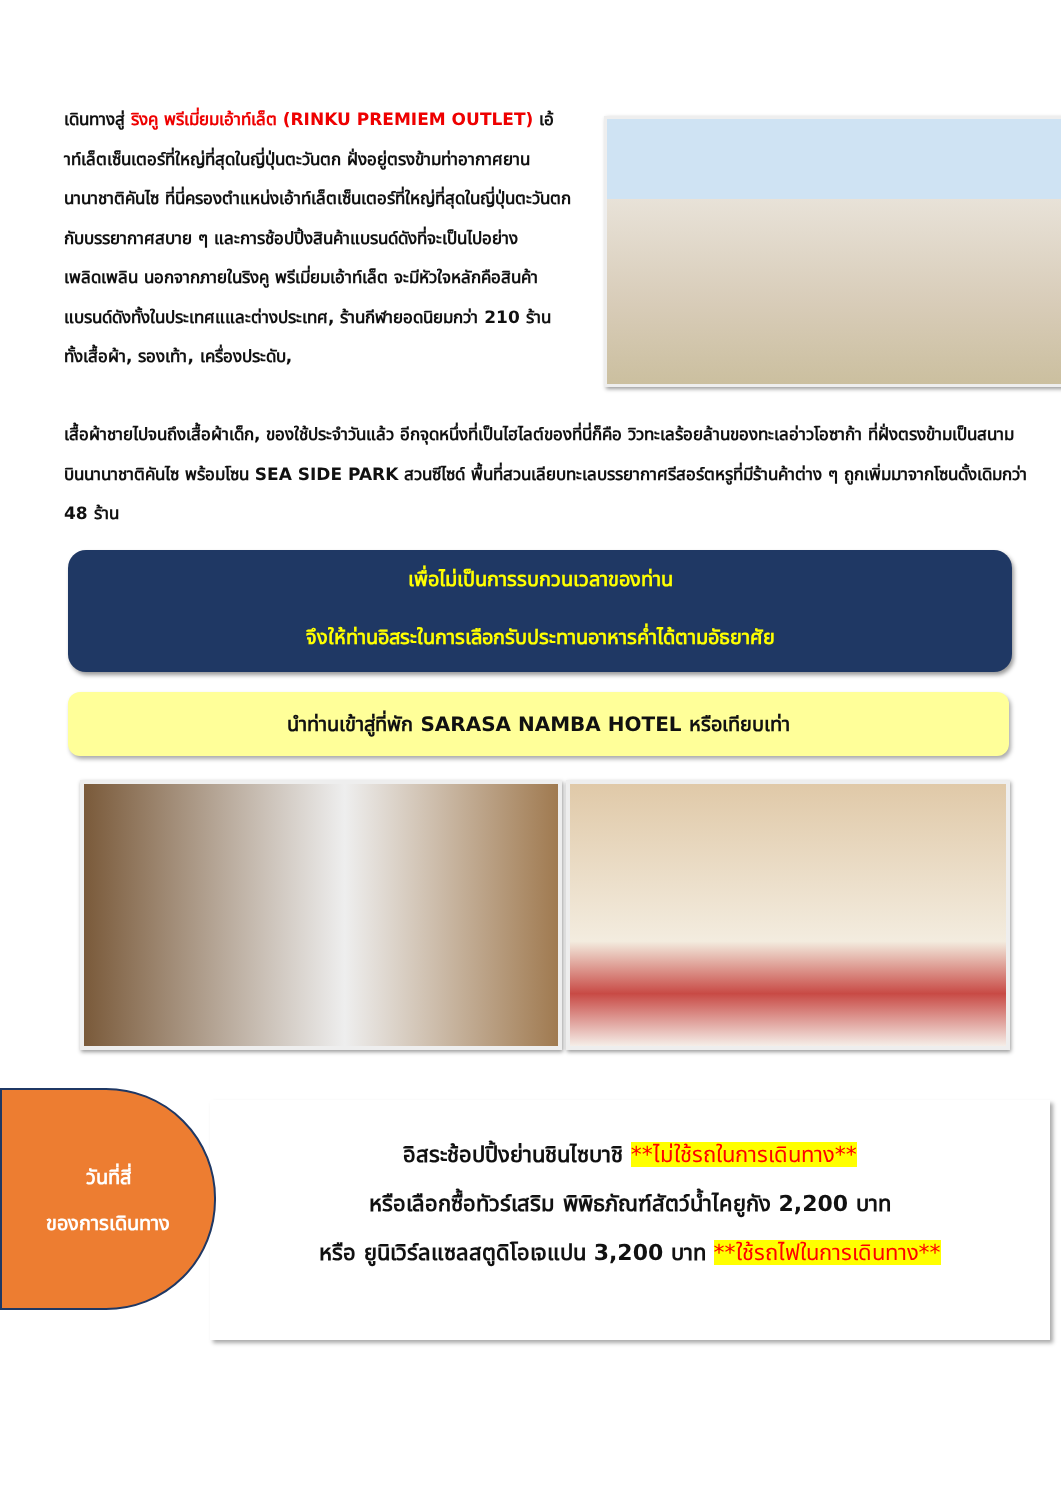เดินทางสู่ ริงคู พรีเมี่ยมเอ้าท์เล็ต (RINKU PREMIEM OUTLET) เอ้าท์เล็ตเซ็นเตอร์ที่ใหญ่ที่สุดในญี่ปุ่นตะวันตก ฝั่งอยู่ตรงข้ามท่าอากาศยานนานาชาติคันไซ ที่นี่ครองตำแหน่งเอ้าท์เล็ตเซ็นเตอร์ที่ใหญ่ที่สุดในญี่ปุ่นตะวันตก กับบรรยากาศสบาย ๆ และการช้อปปิ้งสินค้าแบรนด์ดังที่จะเป็นไปอย่างเพลิดเพลิน นอกจากภายในริงคู พรีเมี่ยมเอ้าท์เล็ต จะมีหัวใจหลักคือสินค้าแบรนด์ดังทั้งในประเทศแและต่างประเทศ, ร้านกีฬายอดนิยมกว่า 210 ร้าน ทั้งเสื้อผ้า, รองเท้า, เครื่องประดับ,
เสื้อผ้าชายไปจนถึงเสื้อผ้าเด็ก, ของใช้ประจำวันแล้ว อีกจุดหนึ่งที่เป็นไฮไลต์ของที่นี่ก็คือ วิวทะเลร้อยล้านของทะเลอ่าวโอซาก้า ที่ฝั่งตรงข้ามเป็นสนามบินนานาชาติคันไซ พร้อมโซน SEA SIDE PARK สวนซีไซด์ พื้นที่สวนเลียบทะเลบรรยากาศรีสอร์ตหรูที่มีร้านค้าต่าง ๆ ถูกเพิ่มมาจากโซนดั้งเดิมกว่า 48 ร้าน
เพื่อไม่เป็นการรบกวนเวลาของท่าน
จึงให้ท่านอิสระในการเลือกรับประทานอาหารค่ำได้ตามอัธยาศัย
นำท่านเข้าสู่ที่พัก SARASA NAMBA HOTEL หรือเทียบเท่า
อิสระช้อปปิ้งย่านชินไซบาชิ **ไม่ใช้รถในการเดินทาง**
หรือเลือกซื้อทัวร์เสริม พิพิธภัณฑ์สัตว์น้ำไคยูกัง 2,200 บาท
หรือ ยูนิเวิร์ลแซลสตูดิโอเจแปน 3,200 บาท **ใช้รถไฟในการเดินทาง**
วันที่สี่
ของการเดินทาง